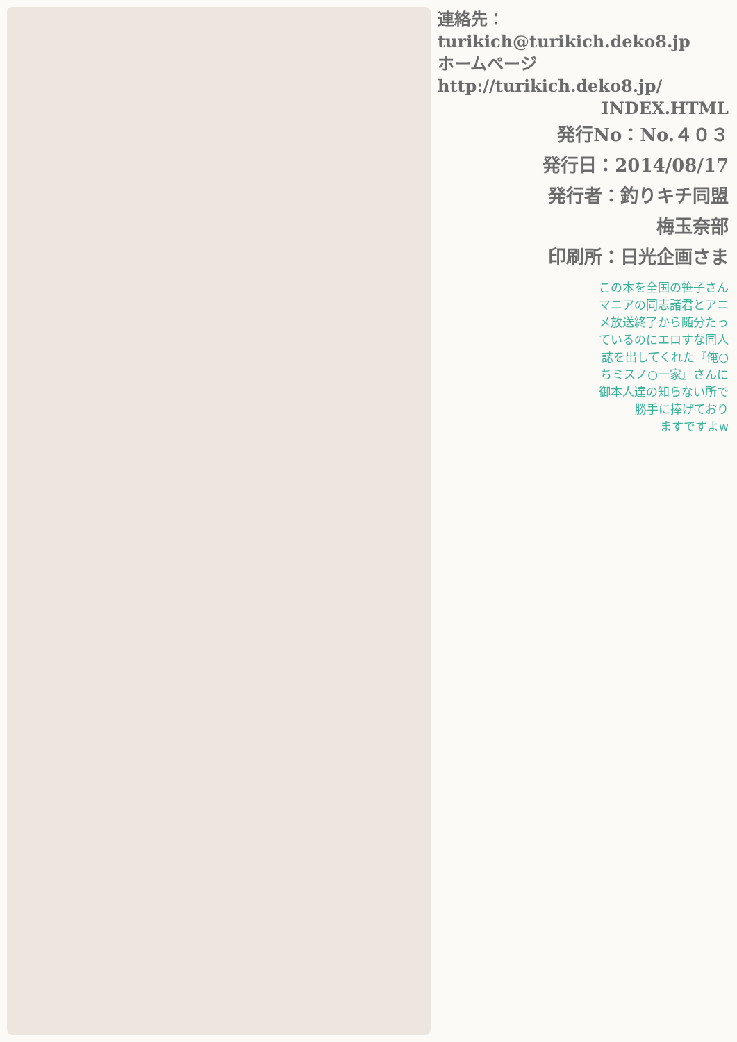連絡先：
turikich@turikich.deko8.jp
ホームページ
http://turikich.deko8.jp/
INDEX.HTML
発行No：No.４０３
発行日：2014/08/17
発行者：釣りキチ同盟
梅玉奈部
印刷所：日光企画さま
この本を全国の笹子さん
マニアの同志諸君とアニ
メ放送終了から随分たっ
ているのにエロすな同人
誌を出してくれた『俺○
ちミスノ○一家』さんに
御本人達の知らない所で
勝手に捧げており
ますですよw